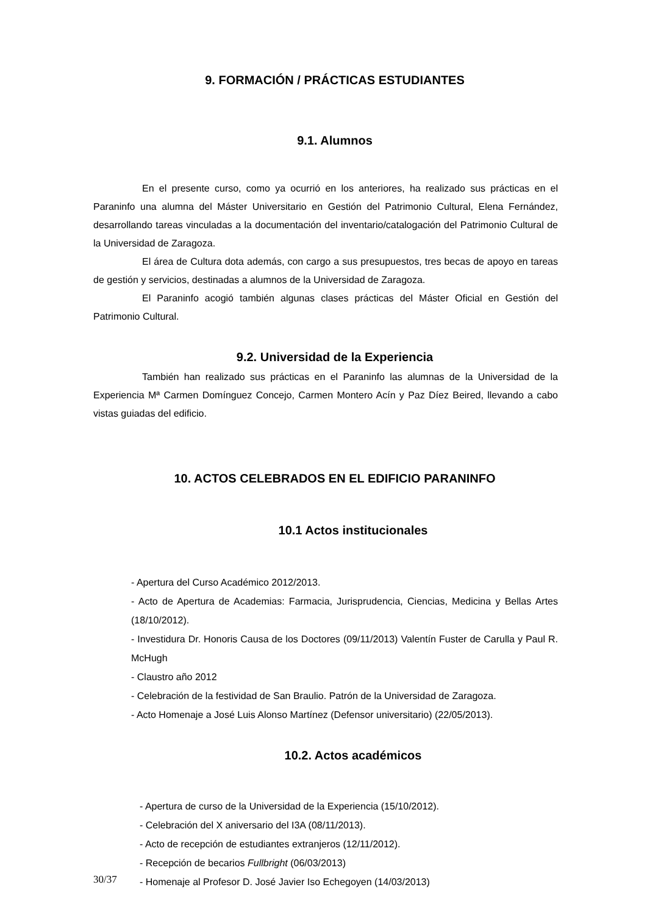9. FORMACIÓN / PRÁCTICAS ESTUDIANTES
9.1. Alumnos
En el presente curso, como ya ocurrió en los anteriores, ha realizado sus prácticas en el Paraninfo una alumna del Máster Universitario en Gestión del Patrimonio Cultural, Elena Fernández, desarrollando tareas vinculadas a la documentación del inventario/catalogación del Patrimonio Cultural de la Universidad de Zaragoza.
El área de Cultura dota además, con cargo a sus presupuestos, tres becas de apoyo en tareas de gestión y servicios, destinadas a alumnos de la Universidad de Zaragoza.
El Paraninfo acogió también algunas clases prácticas del Máster Oficial en Gestión del Patrimonio Cultural.
9.2. Universidad de la Experiencia
También han realizado sus prácticas en el Paraninfo las alumnas de la Universidad de la Experiencia Mª Carmen Domínguez Concejo, Carmen Montero Acín y Paz Díez Beired, llevando a cabo vistas guiadas del edificio.
10. ACTOS CELEBRADOS EN EL EDIFICIO PARANINFO
10.1 Actos institucionales
- Apertura del Curso Académico 2012/2013.
- Acto de Apertura de Academias: Farmacia, Jurisprudencia, Ciencias, Medicina y Bellas Artes (18/10/2012).
- Investidura Dr. Honoris Causa de los Doctores (09/11/2013) Valentín Fuster de Carulla y Paul R. McHugh
- Claustro año 2012
- Celebración de la festividad de San Braulio. Patrón de la Universidad de Zaragoza.
- Acto Homenaje a José Luis Alonso Martínez (Defensor universitario) (22/05/2013).
10.2. Actos académicos
- Apertura de curso de la Universidad de la Experiencia (15/10/2012).
- Celebración del X aniversario del I3A (08/11/2013).
- Acto de recepción de estudiantes extranjeros (12/11/2012).
- Recepción de becarios Fullbright (06/03/2013)
- Homenaje al Profesor D. José Javier Iso Echegoyen (14/03/2013)
30/37